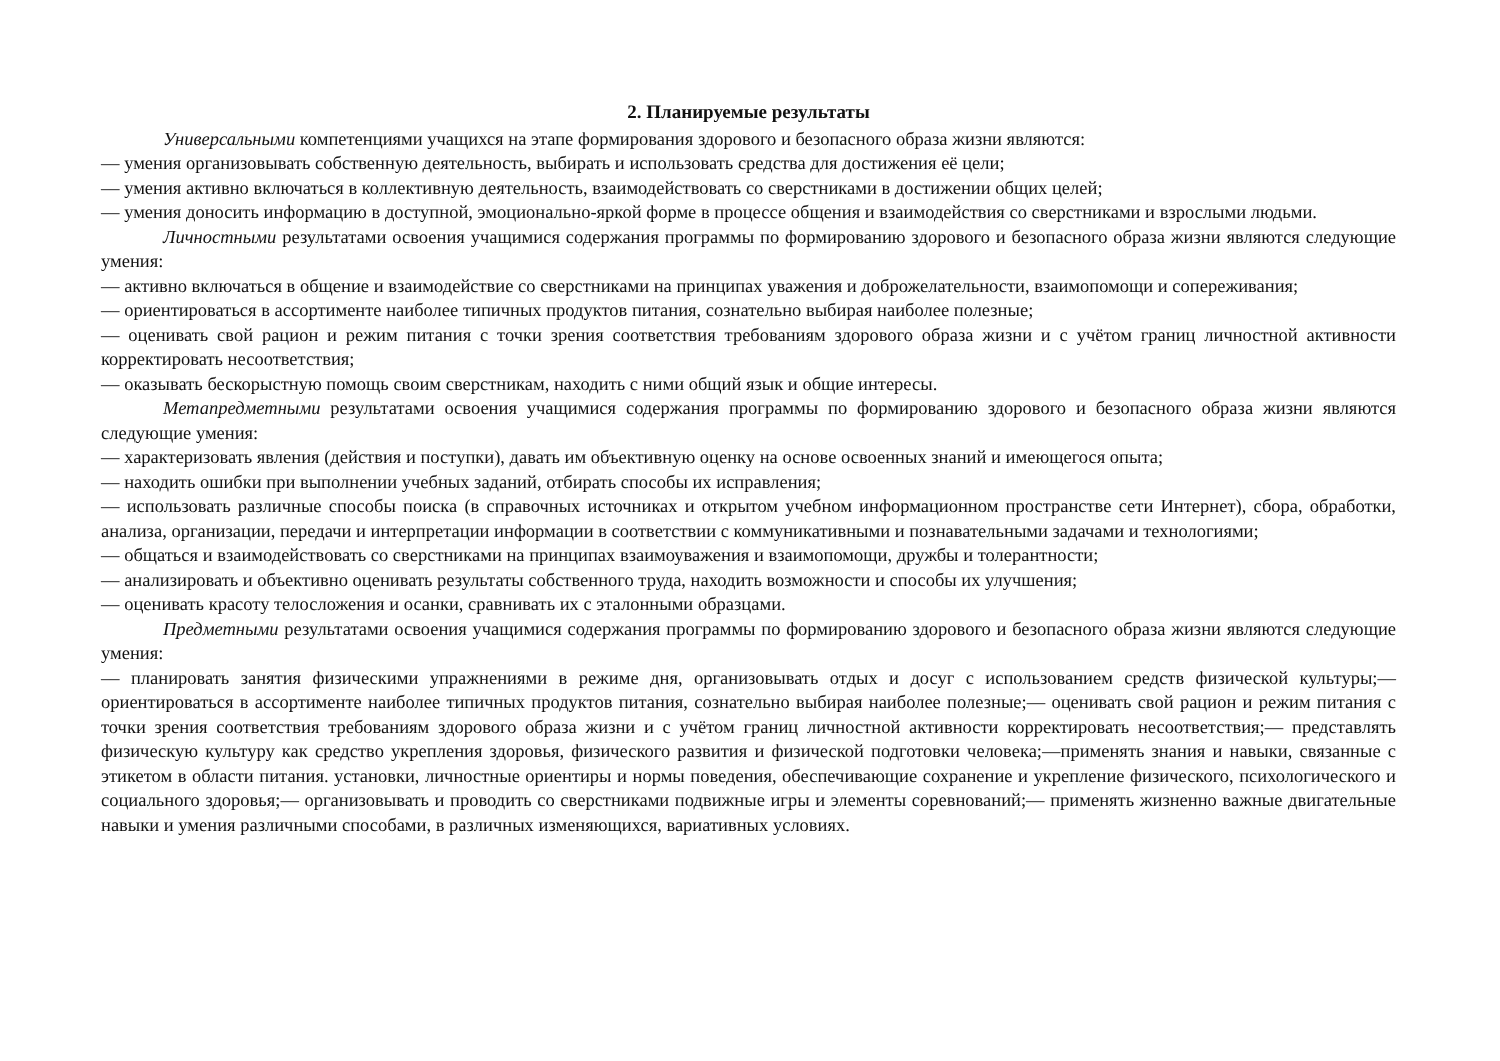2. Планируемые результаты
Универсальными компетенциями учащихся на этапе формирования здорового и безопасного образа жизни являются:
— умения организовывать собственную деятельность, выбирать и использовать средства для достижения её цели;
— умения активно включаться в коллективную деятельность, взаимодействовать со сверстниками в достижении общих целей;
— умения доносить информацию в доступной, эмоционально-яркой форме в процессе общения и взаимодействия со сверстниками и взрослыми людьми.
Личностными результатами освоения учащимися содержания программы по формированию здорового и безопасного образа жизни являются следующие умения:
— активно включаться в общение и взаимодействие со сверстниками на принципах уважения и доброжелательности, взаимопомощи и сопереживания;
— ориентироваться в ассортименте наиболее типичных продуктов питания, сознательно выбирая наиболее полезные;
— оценивать свой рацион и режим питания с точки зрения соответствия требованиям здорового образа жизни и с учётом границ личностной активности корректировать несоответствия;
— оказывать бескорыстную помощь своим сверстникам, находить с ними общий язык и общие интересы.
Метапредметными результатами освоения учащимися содержания программы по формированию здорового и безопасного образа жизни являются следующие умения:
— характеризовать явления (действия и поступки), давать им объективную оценку на основе освоенных знаний и имеющегося опыта;
— находить ошибки при выполнении учебных заданий, отбирать способы их исправления;
— использовать различные способы поиска (в справочных источниках и открытом учебном информационном пространстве сети Интернет), сбора, обработки, анализа, организации, передачи и интерпретации информации в соответствии с коммуникативными и познавательными задачами и технологиями;
— общаться и взаимодействовать со сверстниками на принципах взаимоуважения и взаимопомощи, дружбы и толерантности;
— анализировать и объективно оценивать результаты собственного труда, находить возможности и способы их улучшения;
— оценивать красоту телосложения и осанки, сравнивать их с эталонными образцами.
Предметными результатами освоения учащимися содержания программы по формированию здорового и безопасного образа жизни являются следующие умения:
— планировать занятия физическими упражнениями в режиме дня, организовывать отдых и досуг с использованием средств физической культуры;— ориентироваться в ассортименте наиболее типичных продуктов питания, сознательно выбирая наиболее полезные;— оценивать свой рацион и режим питания с точки зрения соответствия требованиям здорового образа жизни и с учётом границ личностной активности корректировать несоответствия;— представлять физическую культуру как средство укрепления здоровья, физического развития и физической подготовки человека;—применять знания и навыки, связанные с этикетом в области питания. установки, личностные ориентиры и нормы поведения, обеспечивающие сохранение и укрепление физического, психологического и социального здоровья;— организовывать и проводить со сверстниками подвижные игры и элементы соревнований;— применять жизненно важные двигательные навыки и умения различными способами, в различных изменяющихся, вариативных условиях.